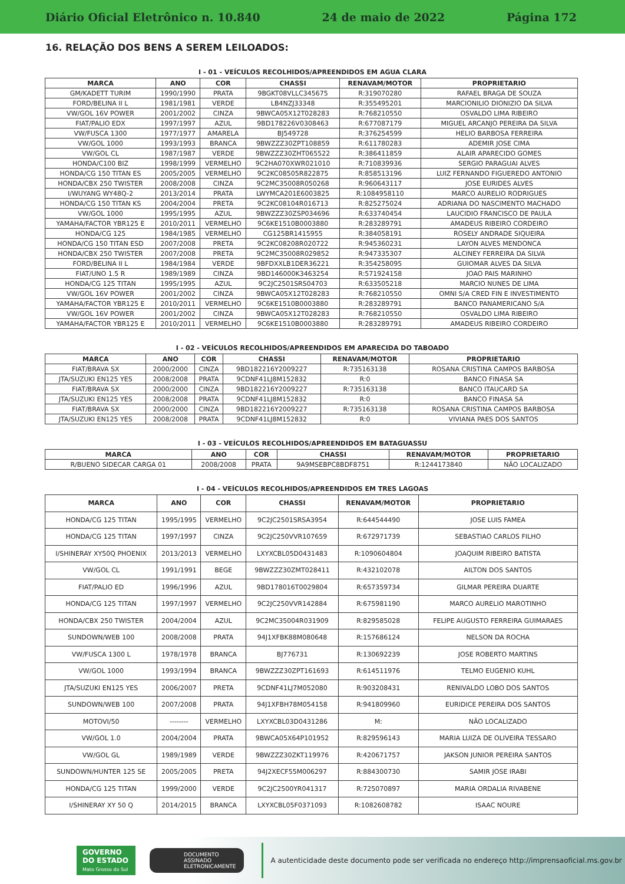Diário Oficial Eletrônico n. 10.840 24 de maio de 2022 Página 172
16. RELAÇÃO DOS BENS A SEREM LEILOADOS:
I - 01 - VEÍCULOS RECOLHIDOS/APREENDIDOS EM AGUA CLARA
| MARCA | ANO | COR | CHASSI | RENAVAM/MOTOR | PROPRIETARIO |
| --- | --- | --- | --- | --- | --- |
| GM/KADETT TURIM | 1990/1990 | PRATA | 9BGKT08VLLC345675 | R:319070280 | RAFAEL BRAGA DE SOUZA |
| FORD/BELINA II L | 1981/1981 | VERDE | LB4NZJ33348 | R:355495201 | MARCIONILIO DIONIZIO DA SILVA |
| VW/GOL 16V POWER | 2001/2002 | CINZA | 9BWCA05X12T028283 | R:768210550 | OSVALDO LIMA RIBEIRO |
| FIAT/PALIO EDX | 1997/1997 | AZUL | 9BD178226V0308463 | R:677087179 | MIGUEL ARCANJO PEREIRA DA SILVA |
| VW/FUSCA 1300 | 1977/1977 | AMARELA | BJ549728 | R:376254599 | HELIO BARBOSA FERREIRA |
| VW/GOL 1000 | 1993/1993 | BRANCA | 9BWZZZ30ZPT108859 | R:611780283 | ADEMIR JOSE CIMA |
| VW/GOL CL | 1987/1987 | VERDE | 9BWZZZ30ZHT065522 | R:386411859 | ALAIR APARECIDO GOMES |
| HONDA/C100 BIZ | 1998/1999 | VERMELHO | 9C2HA070XWR021010 | R:710839936 | SERGIO PARAGUAI ALVES |
| HONDA/CG 150 TITAN ES | 2005/2005 | VERMELHO | 9C2KC08505R822875 | R:858513196 | LUIZ FERNANDO FIGUEREDO ANTONIO |
| HONDA/CBX 250 TWISTER | 2008/2008 | CINZA | 9C2MC35008R050268 | R:960643117 | JOSE EURIDES ALVES |
| I/WUYANG WY48Q-2 | 2013/2014 | PRATA | LWYMCA201E6003825 | R:1084958110 | MARCO AURELIO RODRIGUES |
| HONDA/CG 150 TITAN KS | 2004/2004 | PRETA | 9C2KC08104R016713 | R:825275024 | ADRIANA DO NASCIMENTO MACHADO |
| VW/GOL 1000 | 1995/1995 | AZUL | 9BWZZZ30ZSP034696 | R:633740454 | LAUCIDIO FRANCISCO DE PAULA |
| YAMAHA/FACTOR YBR125 E | 2010/2011 | VERMELHO | 9C6KE1510B0003880 | R:283289791 | AMADEUS RIBEIRO CORDEIRO |
| HONDA/CG 125 | 1984/1985 | VERMELHO | CG125BR1415955 | R:384058191 | ROSELY ANDRADE SIQUEIRA |
| HONDA/CG 150 TITAN ESD | 2007/2008 | PRETA | 9C2KC08208R020722 | R:945360231 | LAYON ALVES MENDONCA |
| HONDA/CBX 250 TWISTER | 2007/2008 | PRETA | 9C2MC35008R029852 | R:947335307 | ALCINEY FERREIRA DA SILVA |
| FORD/BELINA II L | 1984/1984 | VERDE | 9BFDXXLB1DER36221 | R:354258095 | GUIOMAR ALVES DA SILVA |
| FIAT/UNO 1.5 R | 1989/1989 | CINZA | 9BD146000K3463254 | R:571924158 | JOAO PAIS MARINHO |
| HONDA/CG 125 TITAN | 1995/1995 | AZUL | 9C2JC2501SRS04703 | R:633505218 | MARCIO NUNES DE LIMA |
| VW/GOL 16V POWER | 2001/2002 | CINZA | 9BWCA05X12T028283 | R:768210550 | OMNI S/A CRED FIN E INVESTIMENTO |
| YAMAHA/FACTOR YBR125 E | 2010/2011 | VERMELHO | 9C6KE1510B0003880 | R:283289791 | BANCO PANAMERICANO S/A |
| VW/GOL 16V POWER | 2001/2002 | CINZA | 9BWCA05X12T028283 | R:768210550 | OSVALDO LIMA RIBEIRO |
| YAMAHA/FACTOR YBR125 E | 2010/2011 | VERMELHO | 9C6KE1510B0003880 | R:283289791 | AMADEUS RIBEIRO CORDEIRO |
I - 02 - VEÍCULOS RECOLHIDOS/APREENDIDOS EM APARECIDA DO TABOADO
| MARCA | ANO | COR | CHASSI | RENAVAM/MOTOR | PROPRIETARIO |
| --- | --- | --- | --- | --- | --- |
| FIAT/BRAVA SX | 2000/2000 | CINZA | 9BD182216Y2009227 | R:735163138 | ROSANA CRISTINA CAMPOS BARBOSA |
| JTA/SUZUKI EN125 YES | 2008/2008 | PRATA | 9CDNF41LJ8M152832 | R:0 | BANCO FINASA SA |
| FIAT/BRAVA SX | 2000/2000 | CINZA | 9BD182216Y2009227 | R:735163138 | BANCO ITAUCARD SA |
| JTA/SUZUKI EN125 YES | 2008/2008 | PRATA | 9CDNF41LJ8M152832 | R:0 | BANCO FINASA SA |
| FIAT/BRAVA SX | 2000/2000 | CINZA | 9BD182216Y2009227 | R:735163138 | ROSANA CRISTINA CAMPOS BARBOSA |
| JTA/SUZUKI EN125 YES | 2008/2008 | PRATA | 9CDNF41LJ8M152832 | R:0 | VIVIANA PAES DOS SANTOS |
I - 03 - VEÍCULOS RECOLHIDOS/APREENDIDOS EM BATAGUASSU
| MARCA | ANO | COR | CHASSI | RENAVAM/MOTOR | PROPRIETARIO |
| --- | --- | --- | --- | --- | --- |
| R/BUENO SIDECAR CARGA 01 | 2008/2008 | PRATA | 9A9MSEBPC8BDF8751 | R:1244173840 | NÃO LOCALIZADO |
I - 04 - VEÍCULOS RECOLHIDOS/APREENDIDOS EM TRES LAGOAS
| MARCA | ANO | COR | CHASSI | RENAVAM/MOTOR | PROPRIETARIO |
| --- | --- | --- | --- | --- | --- |
| HONDA/CG 125 TITAN | 1995/1995 | VERMELHO | 9C2JC2501SRSA3954 | R:644544490 | JOSE LUIS FAMEA |
| HONDA/CG 125 TITAN | 1997/1997 | CINZA | 9C2JC250VVR107659 | R:672971739 | SEBASTIAO CARLOS FILHO |
| I/SHINERAY XY50Q PHOENIX | 2013/2013 | VERMELHO | LXYXCBL05D0431483 | R:1090604804 | JOAQUIM RIBEIRO BATISTA |
| VW/GOL CL | 1991/1991 | BEGE | 9BWZZZ30ZMT028411 | R:432102078 | AILTON DOS SANTOS |
| FIAT/PALIO ED | 1996/1996 | AZUL | 9BD178016T0029804 | R:657359734 | GILMAR PEREIRA DUARTE |
| HONDA/CG 125 TITAN | 1997/1997 | VERMELHO | 9C2JC250VVR142884 | R:675981190 | MARCO AURELIO MAROTINHO |
| HONDA/CBX 250 TWISTER | 2004/2004 | AZUL | 9C2MC35004R031909 | R:829585028 | FELIPE AUGUSTO FERREIRA GUIMARAES |
| SUNDOWN/WEB 100 | 2008/2008 | PRATA | 94J1XFBK88M080648 | R:157686124 | NELSON DA ROCHA |
| VW/FUSCA 1300 L | 1978/1978 | BRANCA | BJ776731 | R:130692239 | JOSE ROBERTO MARTINS |
| VW/GOL 1000 | 1993/1994 | BRANCA | 9BWZZZ30ZPT161693 | R:614511976 | TELMO EUGENIO KUHL |
| JTA/SUZUKI EN125 YES | 2006/2007 | PRETA | 9CDNF41LJ7M052080 | R:903208431 | RENIVALDO LOBO DOS SANTOS |
| SUNDOWN/WEB 100 | 2007/2008 | PRATA | 94J1XFBH78M054158 | R:941809960 | EURIDICE PEREIRA DOS SANTOS |
| MOTOVI/50 | -------- | VERMELHO | LXYXCBL03D0431286 | M: | NÃO LOCALIZADO |
| VW/GOL 1.0 | 2004/2004 | PRATA | 9BWCA05X64P101952 | R:829596143 | MARIA LUIZA DE OLIVEIRA TESSARO |
| VW/GOL GL | 1989/1989 | VERDE | 9BWZZZ30ZKT119976 | R:420671757 | JAKSON JUNIOR PEREIRA SANTOS |
| SUNDOWN/HUNTER 125 SE | 2005/2005 | PRETA | 94J2XECF55M006297 | R:884300730 | SAMIR JOSE IRABI |
| HONDA/CG 125 TITAN | 1999/2000 | VERDE | 9C2JC2500YR041317 | R:725070897 | MARIA ORDALIA RIVABENE |
| I/SHINERAY XY 50 Q | 2014/2015 | BRANCA | LXYXCBL05F0371093 | R:1082608782 | ISAAC NOURE |
GOVERNO DO ESTADO
Mato Grosso do Sul
DOCUMENTO
ASSINADO
ELETRONICAMENTE
A autenticidade deste documento pode ser verificada no endereço http://imprensaoficial.ms.gov.br